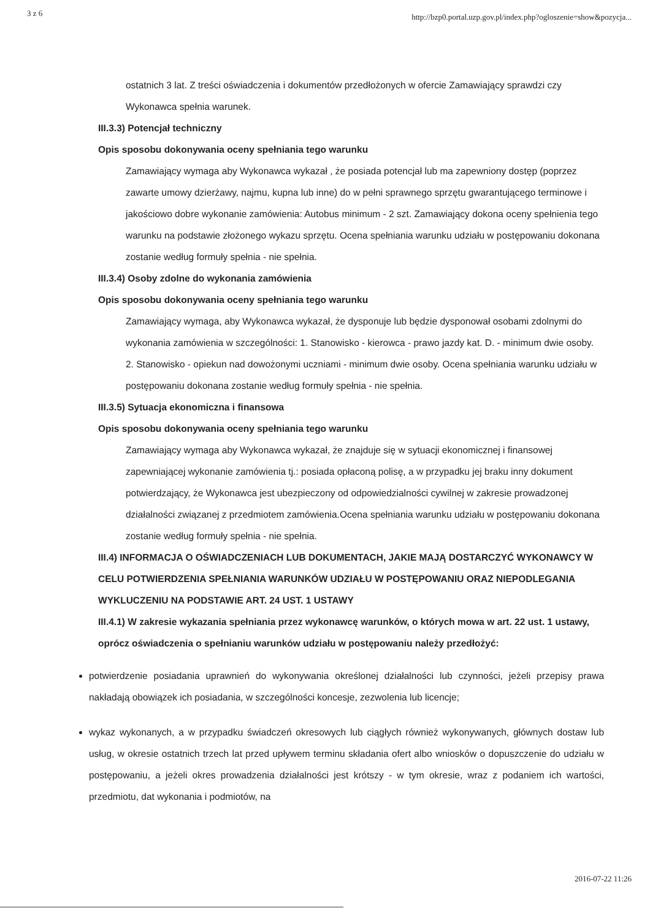3 z 6 http://bzp0.portal.uzp.gov.pl/index.php?ogloszenie=show&pozycja...
ostatnich 3 lat. Z treści oświadczenia i dokumentów przedłożonych w ofercie Zamawiający sprawdzi czy Wykonawca spełnia warunek.
III.3.3) Potencjał techniczny
Opis sposobu dokonywania oceny spełniania tego warunku
Zamawiający wymaga aby Wykonawca wykazał , że posiada potencjał lub ma zapewniony dostęp (poprzez zawarte umowy dzierżawy, najmu, kupna lub inne) do w pełni sprawnego sprzętu gwarantującego terminowe i jakościowo dobre wykonanie zamówienia: Autobus minimum - 2 szt. Zamawiający dokona oceny spełnienia tego warunku na podstawie złożonego wykazu sprzętu. Ocena spełniania warunku udziału w postępowaniu dokonana zostanie według formuły spełnia - nie spełnia.
III.3.4) Osoby zdolne do wykonania zamówienia
Opis sposobu dokonywania oceny spełniania tego warunku
Zamawiający wymaga, aby Wykonawca wykazał, że dysponuje lub będzie dysponował osobami zdolnymi do wykonania zamówienia w szczególności: 1. Stanowisko - kierowca - prawo jazdy kat. D. - minimum dwie osoby. 2. Stanowisko - opiekun nad dowożonymi uczniami - minimum dwie osoby. Ocena spełniania warunku udziału w postępowaniu dokonana zostanie według formuły spełnia - nie spełnia.
III.3.5) Sytuacja ekonomiczna i finansowa
Opis sposobu dokonywania oceny spełniania tego warunku
Zamawiający wymaga aby Wykonawca wykazał, że znajduje się w sytuacji ekonomicznej i finansowej zapewniającej wykonanie zamówienia tj.: posiada opłaconą polisę, a w przypadku jej braku inny dokument potwierdzający, że Wykonawca jest ubezpieczony od odpowiedzialności cywilnej w zakresie prowadzonej działalności związanej z przedmiotem zamówienia.Ocena spełniania warunku udziału w postępowaniu dokonana zostanie według formuły spełnia - nie spełnia.
III.4) INFORMACJA O OŚWIADCZENIACH LUB DOKUMENTACH, JAKIE MAJĄ DOSTARCZYĆ WYKONAWCY W CELU POTWIERDZENIA SPEŁNIANIA WARUNKÓW UDZIAŁU W POSTĘPOWANIU ORAZ NIEPODLEGANIA WYKLUCZENIU NA PODSTAWIE ART. 24 UST. 1 USTAWY
III.4.1) W zakresie wykazania spełniania przez wykonawcę warunków, o których mowa w art. 22 ust. 1 ustawy, oprócz oświadczenia o spełnianiu warunków udziału w postępowaniu należy przedłożyć:
potwierdzenie posiadania uprawnień do wykonywania określonej działalności lub czynności, jeżeli przepisy prawa nakładają obowiązek ich posiadania, w szczególności koncesje, zezwolenia lub licencje;
wykaz wykonanych, a w przypadku świadczeń okresowych lub ciągłych również wykonywanych, głównych dostaw lub usług, w okresie ostatnich trzech lat przed upływem terminu składania ofert albo wniosków o dopuszczenie do udziału w postępowaniu, a jeżeli okres prowadzenia działalności jest krótszy - w tym okresie, wraz z podaniem ich wartości, przedmiotu, dat wykonania i podmiotów, na
2016-07-22 11:26